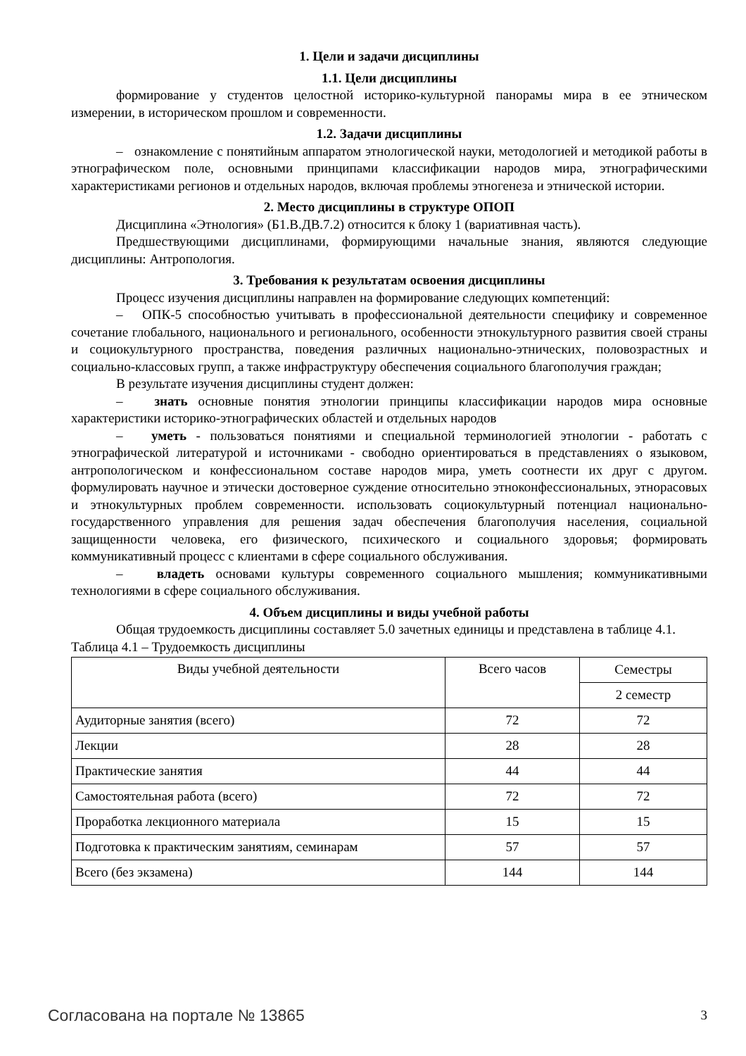1. Цели и задачи дисциплины
1.1. Цели дисциплины
формирование у студентов целостной историко-культурной панорамы мира в ее этническом измерении, в историческом прошлом и современности.
1.2. Задачи дисциплины
– ознакомление с понятийным аппаратом этнологической науки, методологией и методикой работы в этнографическом поле, основными принципами классификации народов мира, этнографическими характеристиками регионов и отдельных народов, включая проблемы этногенеза и этнической истории.
2. Место дисциплины в структуре ОПОП
Дисциплина «Этнология» (Б1.В.ДВ.7.2) относится к блоку 1 (вариативная часть).
Предшествующими дисциплинами, формирующими начальные знания, являются следующие дисциплины: Антропология.
3. Требования к результатам освоения дисциплины
Процесс изучения дисциплины направлен на формирование следующих компетенций:
– ОПК-5 способностью учитывать в профессиональной деятельности специфику и современное сочетание глобального, национального и регионального, особенности этнокультурного развития своей страны и социокультурного пространства, поведения различных национально-этнических, половозрастных и социально-классовых групп, а также инфраструктуру обеспечения социального благополучия граждан;
В результате изучения дисциплины студент должен:
– знать основные понятия этнологии принципы классификации народов мира основные характеристики историко-этнографических областей и отдельных народов
– уметь - пользоваться понятиями и специальной терминологией этнологии - работать с этнографической литературой и источниками - свободно ориентироваться в представлениях о языковом, антропологическом и конфессиональном составе народов мира, уметь соотнести их друг с другом. формулировать научное и этически достоверное суждение относительно этноконфессиональных, этнорасовых и этнокультурных проблем современности. использовать социокультурный потенциал национально-государственного управления для решения задач обеспечения благополучия населения, социальной защищенности человека, его физического, психического и социального здоровья; формировать коммуникативный процесс с клиентами в сфере социального обслуживания.
– владеть основами культуры современного социального мышления; коммуникативными технологиями в сфере социального обслуживания.
4. Объем дисциплины и виды учебной работы
Общая трудоемкость дисциплины составляет 5.0 зачетных единицы и представлена в таблице 4.1.
Таблица 4.1 – Трудоемкость дисциплины
| Виды учебной деятельности | Всего часов | Семестры |
| | | 2 семестр |
| Аудиторные занятия (всего) | 72 | 72 |
| Лекции | 28 | 28 |
| Практические занятия | 44 | 44 |
| Самостоятельная работа (всего) | 72 | 72 |
| Проработка лекционного материала | 15 | 15 |
| Подготовка к практическим занятиям, семинарам | 57 | 57 |
| Всего (без экзамена) | 144 | 144 |
Согласована на портале № 13865 3